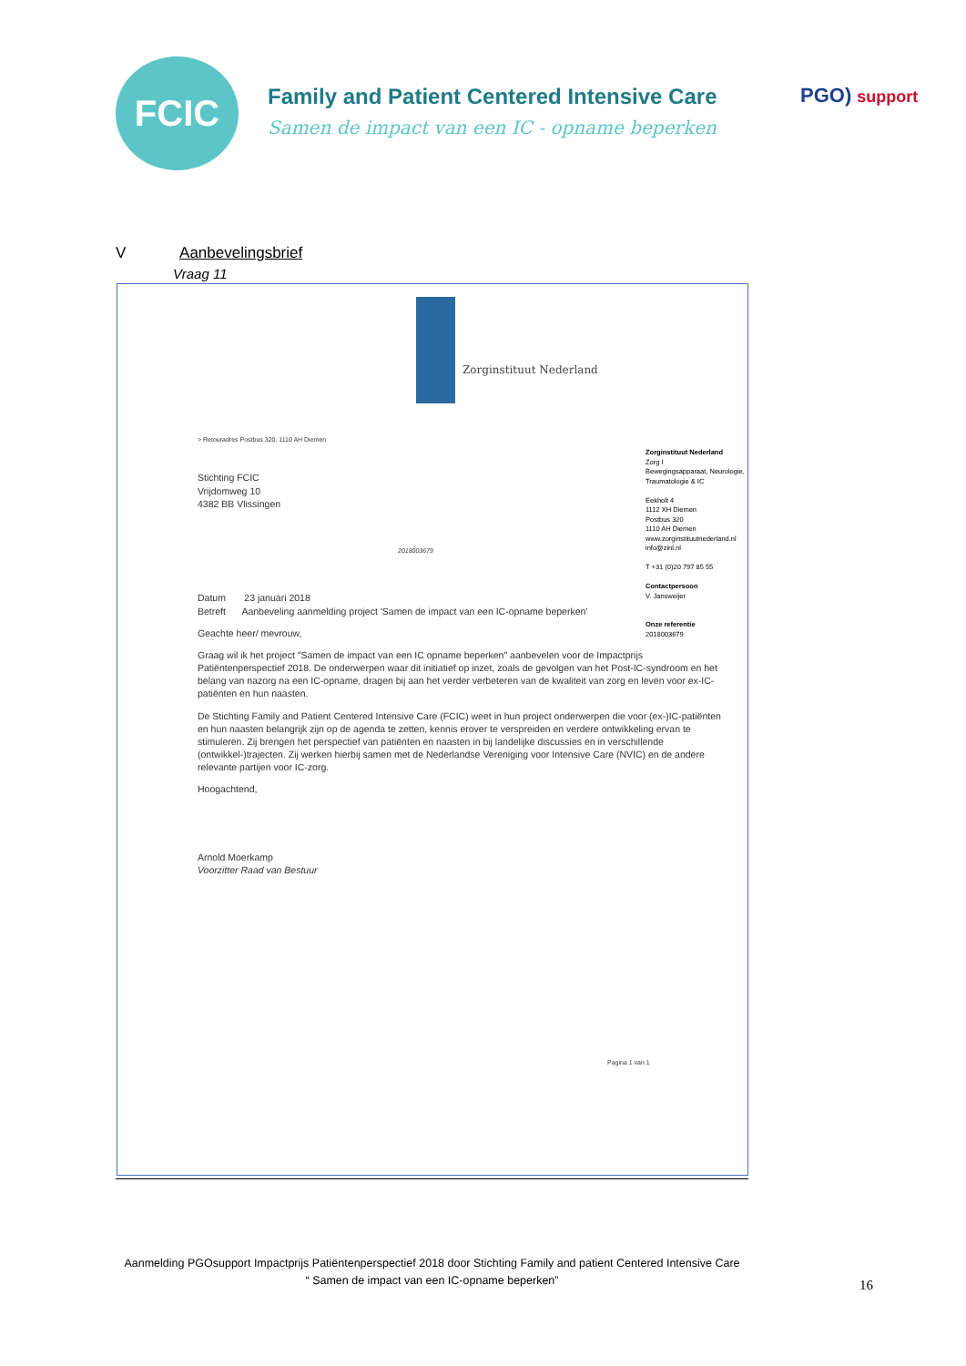FCIC
Family and Patient Centered Intensive Care
Samen de impact van een IC - opname beperken
PGO) support
V Aanbevelingsbrief
Vraag 11
Zorginstituut Nederland
> Retouradres Postbus 320, 1110 AH Diemen
Stichting FCIC
Vrijdomweg 10
4382 BB Vlissingen
2018003679
Datum 23 januari 2018
Betreft Aanbeveling aanmelding project 'Samen de impact van een IC-opname beperken'
Geachte heer/ mevrouw,
Graag wil ik het project "Samen de impact van een IC opname beperken" aanbevelen voor de Impactprijs Patiëntenperspectief 2018. De onderwerpen waar dit initiatief op inzet, zoals de gevolgen van het Post-IC-syndroom en het belang van nazorg na een IC-opname, dragen bij aan het verder verbeteren van de kwaliteit van zorg en leven voor ex-IC-patiënten en hun naasten.
De Stichting Family and Patient Centered Intensive Care (FCIC) weet in hun project onderwerpen die voor (ex-)IC-patiënten en hun naasten belangrijk zijn op de agenda te zetten, kennis erover te verspreiden en verdere ontwikkeling ervan te stimuleren. Zij brengen het perspectief van patiënten en naasten in bij landelijke discussies en in verschillende (ontwikkel-)trajecten. Zij werken hierbij samen met de Nederlandse Vereniging voor Intensive Care (NVIC) en de andere relevante partijen voor IC-zorg.
Hoogachtend,
Arnold Moerkamp
Voorzitter Raad van Bestuur
Pagina 1 van 1
Zorginstituut Nederland
Zorg I
Bewegingsapparaat, Neurologie, Traumatologie & IC
Eekholt 4
1112 XH Diemen
Postbus 320
1110 AH Diemen
www.zorginstituutnederland.nl
info@zinl.nl
T +31 (0)20 797 85 55
Contactpersoon
V. Jansweijer
Onze referentie
2018003679
Aanmelding PGOsupport Impactprijs Patiëntenperspectief 2018 door Stichting Family and patient Centered Intensive Care
“ Samen de impact van een IC-opname beperken”
16